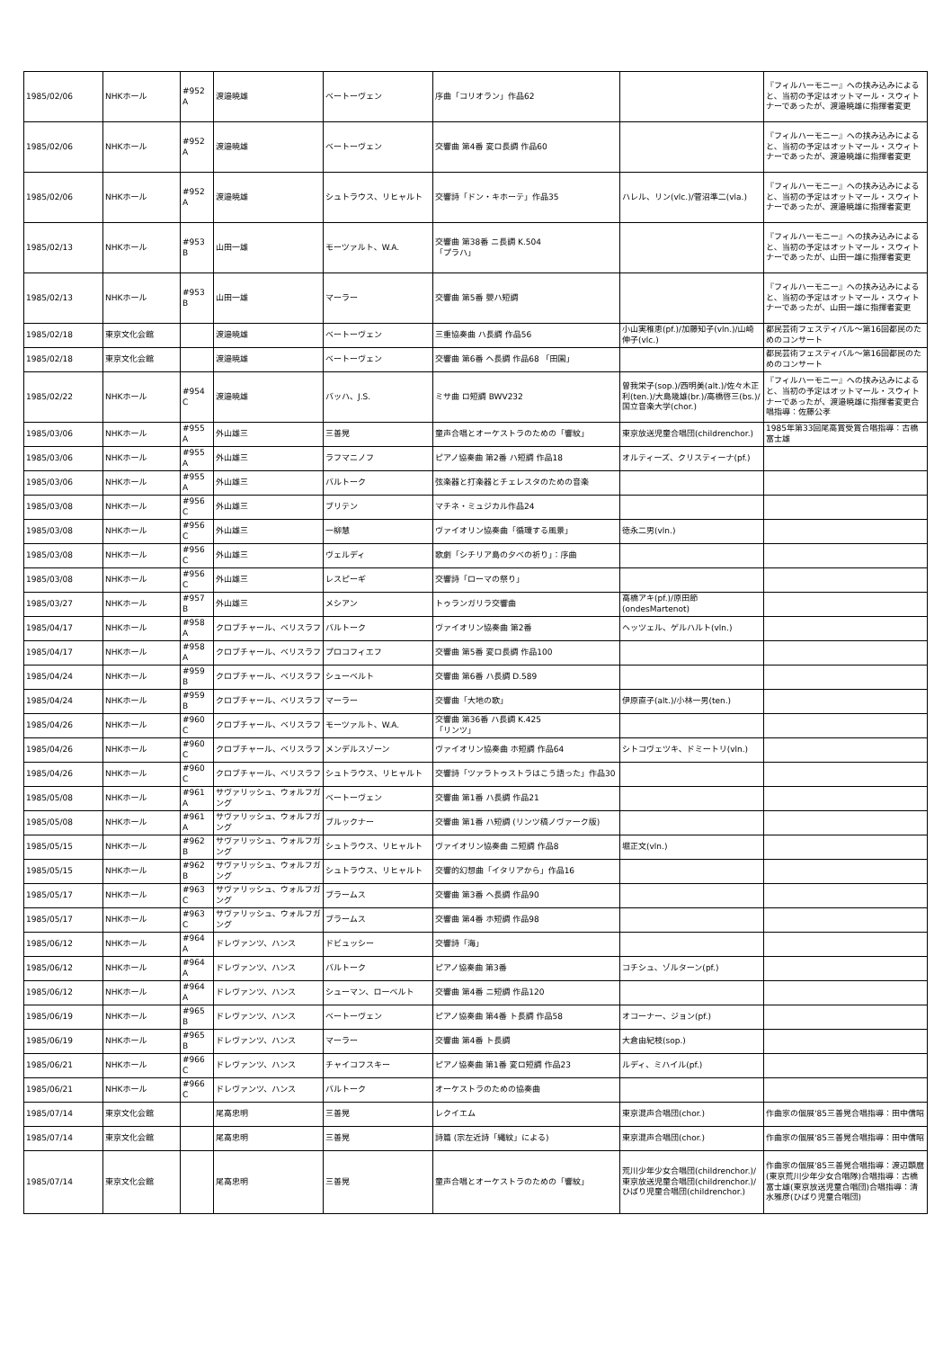| 1985/02/06 | NHKホール | #952 A | 渡邉暁雄 | ベートーヴェン | 序曲「コリオラン」作品62 | | 『フィルハーモニー』への挟み込みによると、当初の予定はオットマール・スウィトナーであったが、渡邉暁雄に指揮者変更 |
| 1985/02/06 | NHKホール | #952 A | 渡邉暁雄 | ベートーヴェン | 交響曲 第4番 変ロ長調 作品60 | | 『フィルハーモニー』への挟み込みによると、当初の予定はオットマール・スウィトナーであったが、渡邉暁雄に指揮者変更 |
| 1985/02/06 | NHKホール | #952 A | 渡邉暁雄 | シュトラウス、リヒャルト | 交響詩「ドン・キホーテ」作品35 | ハレル、リン(vlc.)/菅沼準二(vla.) | 『フィルハーモニー』への挟み込みによると、当初の予定はオットマール・スウィトナーであったが、渡邉暁雄に指揮者変更 |
| 1985/02/13 | NHKホール | #953 B | 山田一雄 | モーツァルト、W.A. | 交響曲 第38番 ニ長調 K.504 「プラハ」 | | 『フィルハーモニー』への挟み込みによると、当初の予定はオットマール・スウィトナーであったが、山田一雄に指揮者変更 |
| 1985/02/13 | NHKホール | #953 B | 山田一雄 | マーラー | 交響曲 第5番 嬰ハ短調 | | 『フィルハーモニー』への挟み込みによると、当初の予定はオットマール・スウィトナーであったが、山田一雄に指揮者変更 |
| 1985/02/18 | 東京文化会館 | | 渡邉暁雄 | ベートーヴェン | 三重協奏曲 ハ長調 作品56 | 小山実稚恵(pf.)/加藤知子(vln.)/山崎伸子(vlc.) | 都民芸術フェスティバル～第16回都民のためのコンサート |
| 1985/02/18 | 東京文化会館 | | 渡邉暁雄 | ベートーヴェン | 交響曲 第6番 ヘ長調 作品68 「田園」 | | 都民芸術フェスティバル～第16回都民のためのコンサート |
| 1985/02/22 | NHKホール | #954 C | 渡邉暁雄 | バッハ、J.S. | ミサ曲 ロ短調 BWV232 | 曽我栄子(sop.)/西明美(alt.)/佐々木正利(ten.)/大島幾雄(br.)/高橋啓三(bs.)/国立音楽大学(chor.) | 『フィルハーモニー』への挟み込みによると、当初の予定はオットマール・スウィトナーであったが、渡邉暁雄に指揮者変更合唱指導：佐藤公孝 |
| 1985/03/06 | NHKホール | #955 A | 外山雄三 | 三善晃 | 童声合唱とオーケストラのための「響紋」 | 東京放送児童合唱団(childrenchor.) | 1985年第33回尾高賞受賞合唱指導：古橋富士雄 |
| 1985/03/06 | NHKホール | #955 A | 外山雄三 | ラフマニノフ | ピアノ協奏曲 第2番 ハ短調 作品18 | オルティーズ、クリスティーナ(pf.) | |
| 1985/03/06 | NHKホール | #955 A | 外山雄三 | バルトーク | 弦楽器と打楽器とチェレスタのための音楽 | | |
| 1985/03/08 | NHKホール | #956 C | 外山雄三 | ブリテン | マチネ・ミュジカル作品24 | | |
| 1985/03/08 | NHKホール | #956 C | 外山雄三 | 一柳慧 | ヴァイオリン協奏曲「循環する風景」 | 徳永二男(vln.) | |
| 1985/03/08 | NHKホール | #956 C | 外山雄三 | ヴェルディ | 歌劇「シチリア島の夕べの祈り」：序曲 | | |
| 1985/03/08 | NHKホール | #956 C | 外山雄三 | レスピーギ | 交響詩「ローマの祭り」 | | |
| 1985/03/27 | NHKホール | #957 B | 外山雄三 | メシアン | トゥランガリラ交響曲 | 高橋アキ(pf.)/原田節(ondesMartenot) | |
| 1985/04/17 | NHKホール | #958 A | クロブチャール、ベリスラフ | バルトーク | ヴァイオリン協奏曲 第2番 | ヘッツェル、ゲルハルト(vln.) | |
| 1985/04/17 | NHKホール | #958 A | クロブチャール、ベリスラフ | プロコフィエフ | 交響曲 第5番 変ロ長調 作品100 | | |
| 1985/04/24 | NHKホール | #959 B | クロブチャール、ベリスラフ | シューベルト | 交響曲 第6番 ハ長調 D.589 | | |
| 1985/04/24 | NHKホール | #959 B | クロブチャール、ベリスラフ | マーラー | 交響曲「大地の歌」 | 伊原直子(alt.)/小林一男(ten.) | |
| 1985/04/26 | NHKホール | #960 C | クロブチャール、ベリスラフ | モーツァルト、W.A. | 交響曲 第36番 ハ長調 K.425 「リンツ」 | | |
| 1985/04/26 | NHKホール | #960 C | クロブチャール、ベリスラフ | メンデルスゾーン | ヴァイオリン協奏曲 ホ短調 作品64 | シトコヴェツキ、ドミートリ(vln.) | |
| 1985/04/26 | NHKホール | #960 C | クロブチャール、ベリスラフ | シュトラウス、リヒャルト | 交響詩「ツァラトゥストラはこう語った」作品30 | | |
| 1985/05/08 | NHKホール | #961 A | サヴァリッシュ、ウォルフガング | ベートーヴェン | 交響曲 第1番 ハ長調 作品21 | | |
| 1985/05/08 | NHKホール | #961 A | サヴァリッシュ、ウォルフガング | ブルックナー | 交響曲 第1番 ハ短調 (リンツ稿ノヴァーク版) | | |
| 1985/05/15 | NHKホール | #962 B | サヴァリッシュ、ウォルフガング | シュトラウス、リヒャルト | ヴァイオリン協奏曲 ニ短調 作品8 | 堀正文(vln.) | |
| 1985/05/15 | NHKホール | #962 B | サヴァリッシュ、ウォルフガング | シュトラウス、リヒャルト | 交響的幻想曲「イタリアから」作品16 | | |
| 1985/05/17 | NHKホール | #963 C | サヴァリッシュ、ウォルフガング | ブラームス | 交響曲 第3番 ヘ長調 作品90 | | |
| 1985/05/17 | NHKホール | #963 C | サヴァリッシュ、ウォルフガング | ブラームス | 交響曲 第4番 ホ短調 作品98 | | |
| 1985/06/12 | NHKホール | #964 A | ドレヴァンツ、ハンス | ドビュッシー | 交響詩「海」 | | |
| 1985/06/12 | NHKホール | #964 A | ドレヴァンツ、ハンス | バルトーク | ピアノ協奏曲 第3番 | コチシュ、ゾルターン(pf.) | |
| 1985/06/12 | NHKホール | #964 A | ドレヴァンツ、ハンス | シューマン、ローベルト | 交響曲 第4番 ニ短調 作品120 | | |
| 1985/06/19 | NHKホール | #965 B | ドレヴァンツ、ハンス | ベートーヴェン | ピアノ協奏曲 第4番 ト長調 作品58 | オコーナー、ジョン(pf.) | |
| 1985/06/19 | NHKホール | #965 B | ドレヴァンツ、ハンス | マーラー | 交響曲 第4番 ト長調 | 大倉由紀枝(sop.) | |
| 1985/06/21 | NHKホール | #966 C | ドレヴァンツ、ハンス | チャイコフスキー | ピアノ協奏曲 第1番 変ロ短調 作品23 | ルディ、ミハイル(pf.) | |
| 1985/06/21 | NHKホール | #966 C | ドレヴァンツ、ハンス | バルトーク | オーケストラのための協奏曲 | | |
| 1985/07/14 | 東京文化会館 | | 尾高忠明 | 三善晃 | レクイエム | 東京混声合唱団(chor.) | 作曲家の個展'85三善晃合唱指導：田中信昭 |
| 1985/07/14 | 東京文化会館 | | 尾高忠明 | 三善晃 | 詩篇 (宗左近詩「縄紋」による) | 東京混声合唱団(chor.) | 作曲家の個展'85三善晃合唱指導：田中信昭 |
| 1985/07/14 | 東京文化会館 | | 尾高忠明 | 三善晃 | 童声合唱とオーケストラのための「響紋」 | 荒川少年少女合唱団(childrenchor.)/東京放送児童合唱団(childrenchor.)/ひばり児童合唱団(childrenchor.) | 作曲家の個展'85三善晃合唱指導：渡辺顕麿(東京荒川少年少女合唱隊)合唱指導：古橋富士雄(東京放送児童合唱団)合唱指導：清水雅彦(ひばり児童合唱団) |